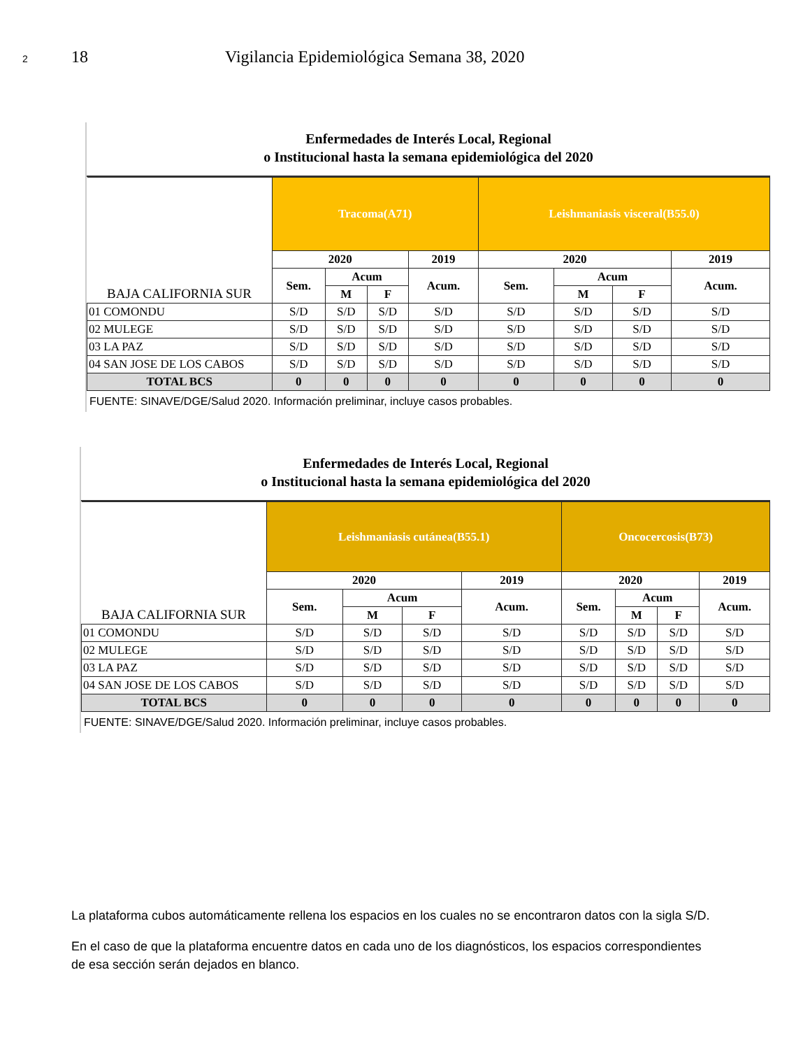2 18 Vigilancia Epidemiológica Semana 38, 2020
Enfermedades de Interés Local, Regional
o Institucional hasta la semana epidemiológica del 2020
| BAJA CALIFORNIA SUR | Tracoma(A71) | | | | Leishmaniasis visceral(B55.0) | | | |
| | 2020 | | | 2019 | 2020 | | | 2019 |
| | Sem. | Acum | | Acum. | Sem. | Acum | | Acum. |
| | | M | F | | | M | F | |
| 01 COMONDU | S/D | S/D | S/D | S/D | S/D | S/D | S/D | S/D |
| 02 MULEGE | S/D | S/D | S/D | S/D | S/D | S/D | S/D | S/D |
| 03 LA PAZ | S/D | S/D | S/D | S/D | S/D | S/D | S/D | S/D |
| 04 SAN JOSE DE LOS CABOS | S/D | S/D | S/D | S/D | S/D | S/D | S/D | S/D |
| TOTAL BCS | 0 | 0 | 0 | 0 | 0 | 0 | 0 | 0 |
FUENTE: SINAVE/DGE/Salud 2020. Información preliminar, incluye casos probables.
Enfermedades de Interés Local, Regional
o Institucional hasta la semana epidemiológica del 2020
| BAJA CALIFORNIA SUR | Leishmaniasis cutánea(B55.1) | | | | Oncocercosis(B73) | | | |
| | 2020 | | | 2019 | 2020 | | | 2019 |
| | Sem. | Acum | | Acum. | Sem. | Acum | | Acum. |
| | | M | F | | | M | F | |
| 01 COMONDU | S/D | S/D | S/D | S/D | S/D | S/D | S/D | S/D |
| 02 MULEGE | S/D | S/D | S/D | S/D | S/D | S/D | S/D | S/D |
| 03 LA PAZ | S/D | S/D | S/D | S/D | S/D | S/D | S/D | S/D |
| 04 SAN JOSE DE LOS CABOS | S/D | S/D | S/D | S/D | S/D | S/D | S/D | S/D |
| TOTAL BCS | 0 | 0 | 0 | 0 | 0 | 0 | 0 | 0 |
FUENTE: SINAVE/DGE/Salud 2020. Información preliminar, incluye casos probables.
La plataforma cubos automáticamente rellena los espacios en los cuales no se encontraron datos con la sigla S/D.
En el caso de que la plataforma encuentre datos en cada uno de los diagnósticos, los espacios correspondientes de esa sección serán dejados en blanco.